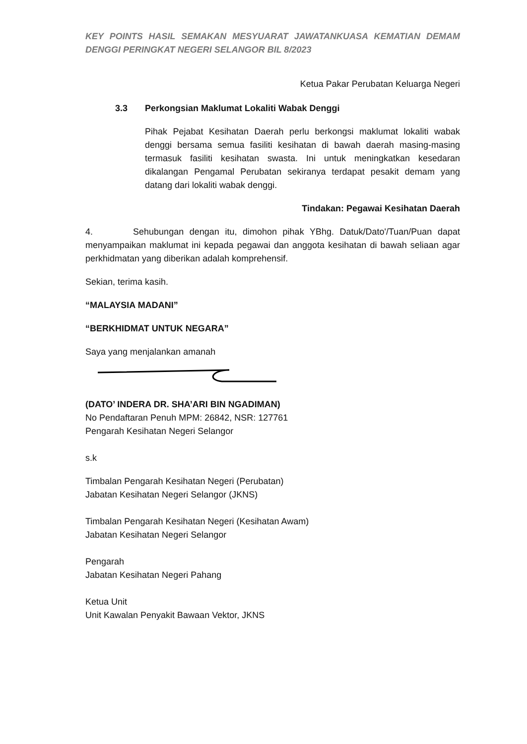KEY POINTS HASIL SEMAKAN MESYUARAT JAWATANKUASA KEMATIAN DEMAM DENGGI PERINGKAT NEGERI SELANGOR BIL 8/2023
Ketua Pakar Perubatan Keluarga Negeri
3.3 Perkongsian Maklumat Lokaliti Wabak Denggi
Pihak Pejabat Kesihatan Daerah perlu berkongsi maklumat lokaliti wabak denggi bersama semua fasiliti kesihatan di bawah daerah masing-masing termasuk fasiliti kesihatan swasta. Ini untuk meningkatkan kesedaran dikalangan Pengamal Perubatan sekiranya terdapat pesakit demam yang datang dari lokaliti wabak denggi.
Tindakan: Pegawai Kesihatan Daerah
4. Sehubungan dengan itu, dimohon pihak YBhg. Datuk/Dato'/Tuan/Puan dapat menyampaikan maklumat ini kepada pegawai dan anggota kesihatan di bawah seliaan agar perkhidmatan yang diberikan adalah komprehensif.
Sekian, terima kasih.
“MALAYSIA MADANI”
“BERKHIDMAT UNTUK NEGARA”
Saya yang menjalankan amanah
(DATO’ INDERA DR. SHA’ARI BIN NGADIMAN)
No Pendaftaran Penuh MPM: 26842, NSR: 127761
Pengarah Kesihatan Negeri Selangor
s.k
Timbalan Pengarah Kesihatan Negeri (Perubatan)
Jabatan Kesihatan Negeri Selangor (JKNS)
Timbalan Pengarah Kesihatan Negeri (Kesihatan Awam)
Jabatan Kesihatan Negeri Selangor
Pengarah
Jabatan Kesihatan Negeri Pahang
Ketua Unit
Unit Kawalan Penyakit Bawaan Vektor, JKNS